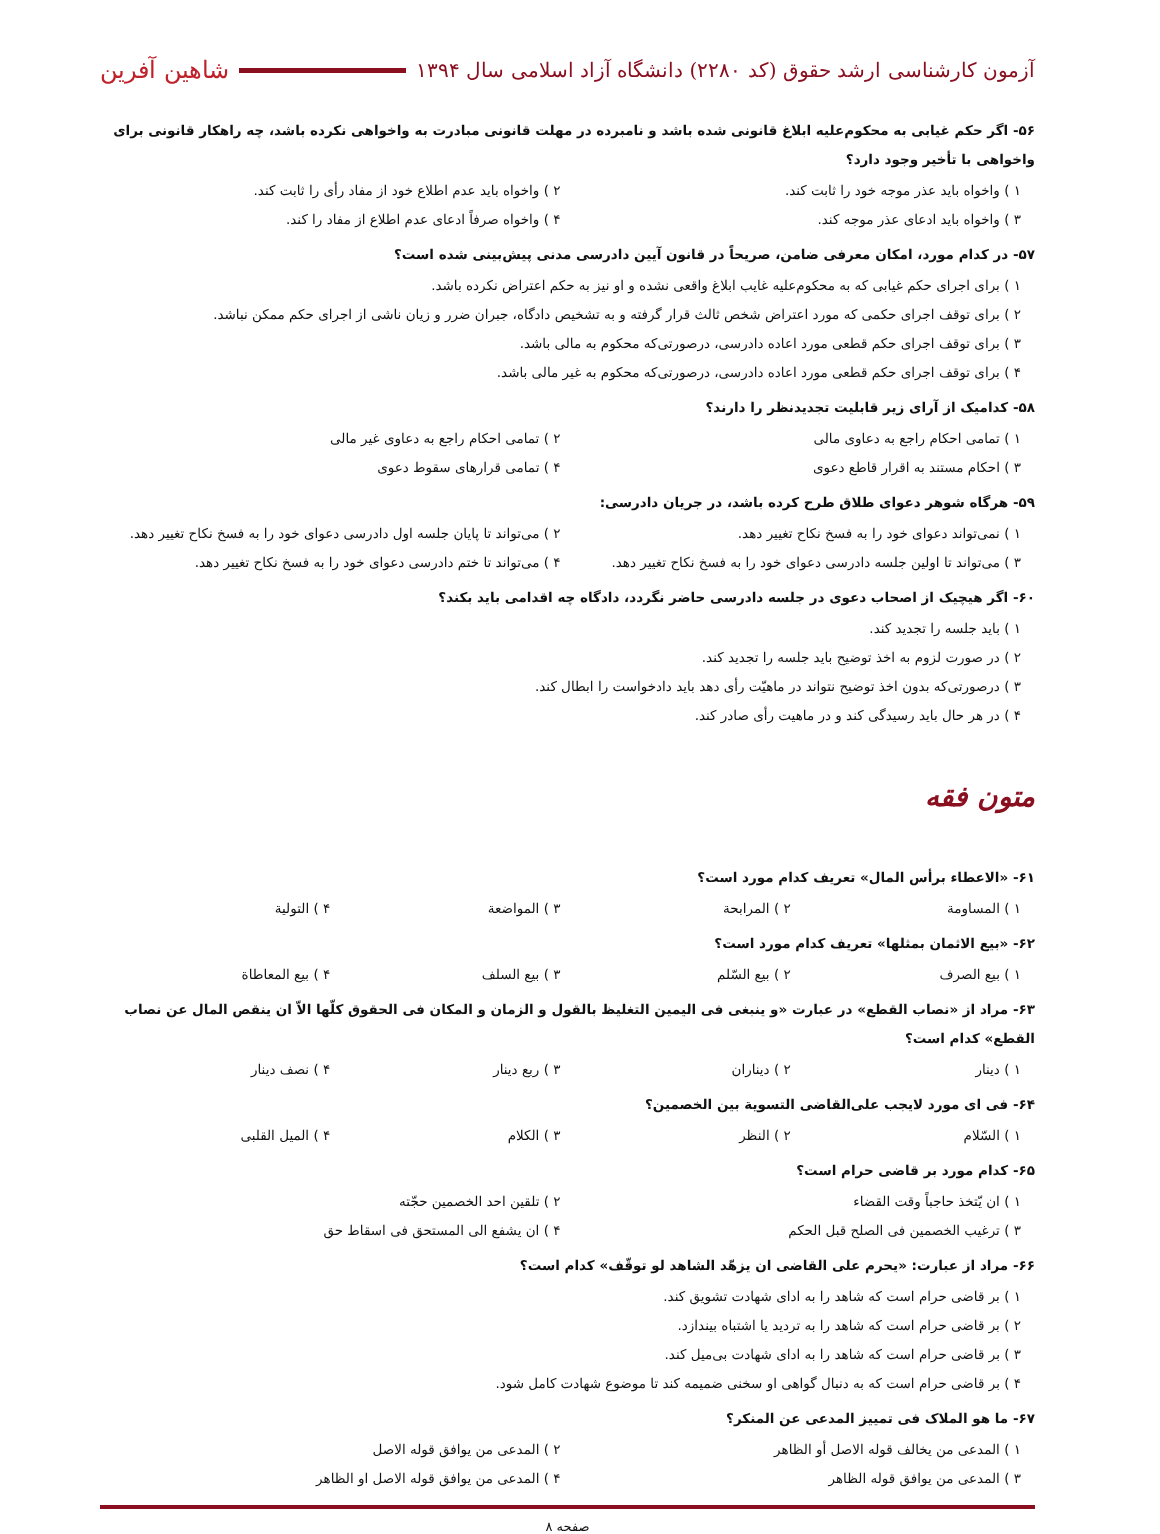آزمون کارشناسی ارشد حقوق (کد ۲۲۸۰) دانشگاه آزاد اسلامی سال ۱۳۹۴
شاهین آفرین
۵۶- اگر حکم غیابی به محکوم‌علیه ابلاغ قانونی شده باشد و نامبرده در مهلت قانونی مبادرت به واخواهی نکرده باشد، چه راهکار قانونی برای واخواهی با تأخیر وجود دارد؟
۱ ) واخواه باید عذر موجه خود را ثابت کند. ۲ ) واخواه باید عدم اطلاع خود از مفاد رأی را ثابت کند. ۳ ) واخواه باید ادعای عذر موجه کند. ۴ ) واخواه صرفاً ادعای عدم اطلاع از مفاد را کند.
۵۷- در کدام مورد، امکان معرفی ضامن، صریحاً در قانون آیین دادرسی مدنی پیش‌بینی شده است؟
۱ ) برای اجرای حکم غیابی که به محکوم‌علیه غایب ابلاغ واقعی نشده و او نیز به حکم اعتراض نکرده باشد.
۲ ) برای توقف اجرای حکمی که مورد اعتراض شخص ثالث قرار گرفته و به تشخیص دادگاه، جبران ضرر و زیان ناشی از اجرای حکم ممکن نباشد.
۳ ) برای توقف اجرای حکم قطعی مورد اعاده دادرسی، درصورتی‌که محکوم به مالی باشد.
۴ ) برای توقف اجرای حکم قطعی مورد اعاده دادرسی، درصورتی‌که محکوم به غیر مالی باشد.
۵۸- کدامیک از آرای زیر قابلیت تجدیدنظر را دارند؟
۱ ) تمامی احکام راجع به دعاوی مالی ۲ ) تمامی احکام راجع به دعاوی غیر مالی ۳ ) احکام مستند به اقرار قاطع دعوی ۴ ) تمامی قرارهای سقوط دعوی
۵۹- هرگاه شوهر دعوای طلاق طرح کرده باشد، در جریان دادرسی:
۱ ) نمی‌تواند دعوای خود را به فسخ نکاح تغییر دهد. ۲ ) می‌تواند تا پایان جلسه اول دادرسی دعوای خود را به فسخ نکاح تغییر دهد. ۳ ) می‌تواند تا اولین جلسه دادرسی دعوای خود را به فسخ نکاح تغییر دهد. ۴ ) می‌تواند تا ختم دادرسی دعوای خود را به فسخ نکاح تغییر دهد.
۶۰- اگر هیچیک از اصحاب دعوی در جلسه دادرسی حاضر نگردد، دادگاه چه اقدامی باید بکند؟
۱ ) باید جلسه را تجدید کند.
۲ ) در صورت لزوم به اخذ توضیح باید جلسه را تجدید کند.
۳ ) درصورتی‌که بدون اخذ توضیح نتواند در ماهیّت رأی دهد باید دادخواست را ابطال کند.
۴ ) در هر حال باید رسیدگی کند و در ماهیت رأی صادر کند.
متون فقه
۶۱- «الاعطاء برأس المال» تعریف کدام مورد است؟
۱ ) المساومة ۲ ) المرابحة ۳ ) المواضعة ۴ ) التولية
۶۲- «بیع الاثمان بمثلها» تعریف کدام مورد است؟
۱ ) بیع الصرف ۲ ) بیع السّلم ۳ ) بیع السلف ۴ ) بیع المعاطاة
۶۳- مراد از «نصاب القطع» در عبارت «و ینبغی فی الیمین التغلیظ بالقول و الزمان و المکان فی الحقوق کلّها الاّ ان ینقص المال عن نصاب القطع» کدام است؟
۱ ) دینار ۲ ) دیناران ۳ ) ربع دینار ۴ ) نصف دینار
۶۴- فی ای مورد لایجب علی‌القاضی التسویة بین الخصمین؟
۱ ) السّلام ۲ ) النظر ۳ ) الکلام ۴ ) المیل القلبی
۶۵- کدام مورد بر قاضی حرام است؟
۱ ) ان یّتخذ حاجباً وقت القضاء ۲ ) تلقین احد الخصمین حجّته ۳ ) ترغیب الخصمین فی الصلح قبل الحکم ۴ ) ان یشفع الی المستحق فی اسقاط حق
۶۶- مراد از عبارت: «یحرم علی القاضی ان یزهّد الشاهد لو توقّف» کدام است؟
۱ ) بر قاضی حرام است که شاهد را به ادای شهادت تشویق کند.
۲ ) بر قاضی حرام است که شاهد را به تردید یا اشتباه بیندازد.
۳ ) بر قاضی حرام است که شاهد را به ادای شهادت بی‌میل کند.
۴ ) بر قاضی حرام است که به دنبال گواهی او سخنی ضمیمه کند تا موضوع شهادت کامل شود.
۶۷- ما هو الملاک فی تمییز المدعی عن المنکر؟
۱ ) المدعی من یخالف قوله الاصل أو الظاهر ۲ ) المدعی من یوافق قوله الاصل ۳ ) المدعی من یوافق قوله الظاهر ۴ ) المدعی من یوافق قوله الاصل او الظاهر
صفحه ۸